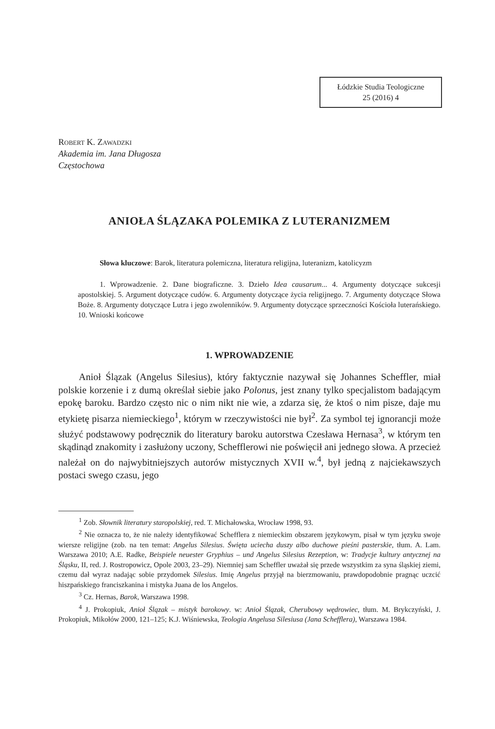Łódzkie Studia Teologiczne
25 (2016) 4
Robert K. Zawadzki
Akademia im. Jana Długosza
Częstochowa
ANIOŁA ŚLĄZAKA POLEMIKA Z LUTERANIZMEM
Słowa kluczowe: Barok, literatura polemiczna, literatura religijna, luteranizm, katolicyzm
1. Wprowadzenie. 2. Dane biograficzne. 3. Dzieło Idea causarum... 4. Argumenty dotyczące sukcesji apostolskiej. 5. Argument dotyczące cudów. 6. Argumenty dotyczące życia religijnego. 7. Argumenty dotyczące Słowa Boże. 8. Argumenty dotyczące Lutra i jego zwolenników. 9. Argumenty dotyczące sprzeczności Kościoła luterańskiego. 10. Wnioski końcowe
1. WPROWADZENIE
Anioł Ślązak (Angelus Silesius), który faktycznie nazywał się Johannes Scheffler, miał polskie korzenie i z dumą określał siebie jako Polonus, jest znany tylko specjalistom badającym epokę baroku. Bardzo często nic o nim nikt nie wie, a zdarza się, że ktoś o nim pisze, daje mu etykietę pisarza niemieckiego<sup>1</sup>, którym w rzeczywistości nie był<sup>2</sup>. Za symbol tej ignorancji może służyć podstawowy podręcznik do literatury baroku autorstwa Czesława Hernasa<sup>3</sup>, w którym ten skądinąd znakomity i zasłużony uczony, Schefflerowi nie poświęcił ani jednego słowa. A przecież należał on do najwybitniejszych autorów mistycznych XVII w.<sup>4</sup>, był jedną z najciekawszych postaci swego czasu, jego
<sup>1</sup> Zob. Słownik literatury staropolskiej, red. T. Michałowska, Wrocław 1998, 93.
<sup>2</sup> Nie oznacza to, że nie należy identyfikować Schefflera z niemieckim obszarem językowym, pisał w tym języku swoje wiersze religijne (zob. na ten temat: Angelus Silesius. Święta uciecha duszy albo duchowe pieśni pasterskie, tłum. A. Lam. Warszawa 2010; A.E. Radke, Beispiele neuester Gryphius – und Angelus Silesius Rezeption, w: Tradycje kultury antycznej na Śląsku, II, red. J. Rostropowicz, Opole 2003, 23–29). Niemniej sam Scheffler uważał się przede wszystkim za syna śląskiej ziemi, czemu dał wyraz nadając sobie przydomek Silesius. Imię Angelus przyjął na bierzmowaniu, prawdopodobnie pragnąc uczcić hiszpańskiego franciszkanina i mistyka Juana de los Angelos.
<sup>3</sup> Cz. Hernas, Barok, Warszawa 1998.
<sup>4</sup> J. Prokopiuk, Anioł Ślązak – mistyk barokowy. w: Anioł Ślązak, Cherubowy wędrowiec, tłum. M. Brykczyński, J. Prokopiuk, Mikołów 2000, 121–125; K.J. Wiśniewska, Teologia Angelusa Silesiusa (Jana Schefflera), Warszawa 1984.